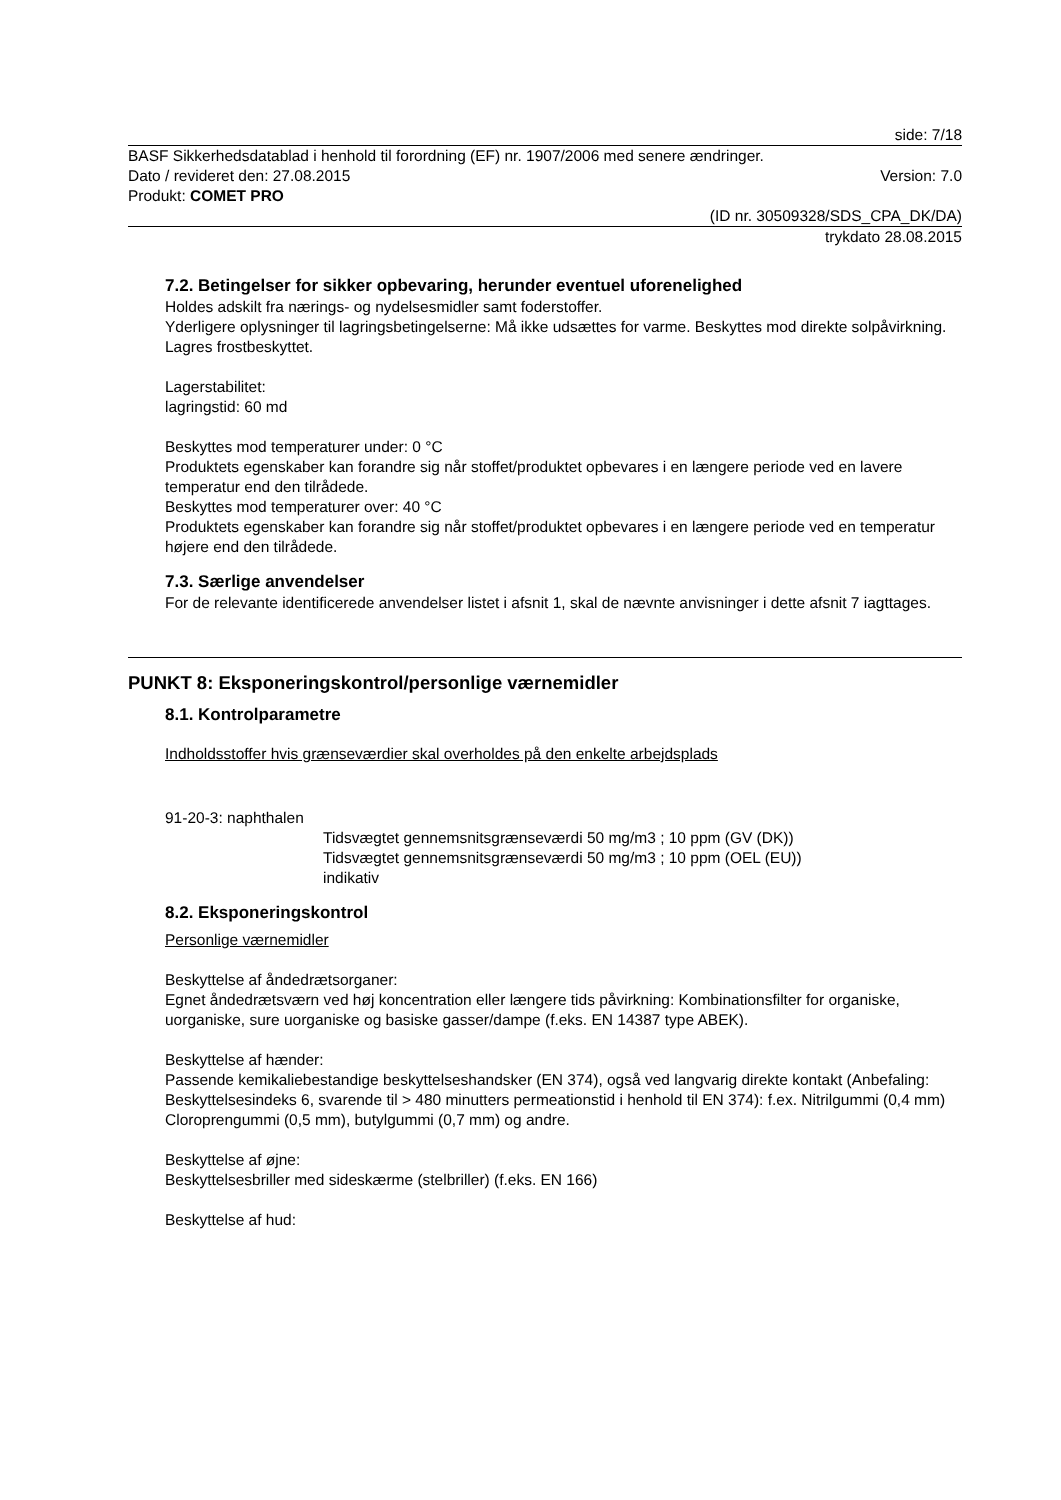side: 7/18
BASF Sikkerhedsdatablad i henhold til forordning (EF) nr. 1907/2006 med senere ændringer.
Dato / revideret den: 27.08.2015 Version: 7.0
Produkt: COMET PRO
(ID nr. 30509328/SDS_CPA_DK/DA)
trykdato 28.08.2015
7.2. Betingelser for sikker opbevaring, herunder eventuel uforenelighed
Holdes adskilt fra nærings- og nydelsesmidler samt foderstoffer.
Yderligere oplysninger til lagringsbetingelserne: Må ikke udsættes for varme. Beskyttes mod direkte solpåvirkning. Lagres frostbeskyttet.
Lagerstabilitet:
lagringstid: 60 md
Beskyttes mod temperaturer under: 0 °C
Produktets egenskaber kan forandre sig når stoffet/produktet opbevares i en længere periode ved en lavere temperatur end den tilrådede.
Beskyttes mod temperaturer over: 40 °C
Produktets egenskaber kan forandre sig når stoffet/produktet opbevares i en længere periode ved en temperatur højere end den tilrådede.
7.3. Særlige anvendelser
For de relevante identificerede anvendelser listet i afsnit 1, skal de nævnte anvisninger i dette afsnit 7 iagttages.
PUNKT 8: Eksponeringskontrol/personlige værnemidler
8.1. Kontrolparametre
Indholdsstoffer hvis grænseværdier skal overholdes på den enkelte arbejdsplads
91-20-3: naphthalen
Tidsvægtet gennemsnitsgrænseværdi 50 mg/m3 ; 10 ppm (GV (DK))
Tidsvægtet gennemsnitsgrænseværdi 50 mg/m3 ; 10 ppm (OEL (EU))
indikativ
8.2. Eksponeringskontrol
Personlige værnemidler
Beskyttelse af åndedrætsorganer:
Egnet åndedrætsværn ved høj koncentration eller længere tids påvirkning: Kombinationsfilter for organiske, uorganiske, sure uorganiske og basiske gasser/dampe (f.eks. EN 14387 type ABEK).
Beskyttelse af hænder:
Passende kemikaliebestandige beskyttelseshandsker (EN 374), også ved langvarig direkte kontakt (Anbefaling: Beskyttelsesindeks 6, svarende til > 480 minutters permeationstid i henhold til EN 374): f.ex. Nitrilgummi (0,4 mm) Cloroprengummi (0,5 mm), butylgummi (0,7 mm) og andre.
Beskyttelse af øjne:
Beskyttelsesbriller med sideskærme (stelbriller) (f.eks. EN 166)
Beskyttelse af hud: